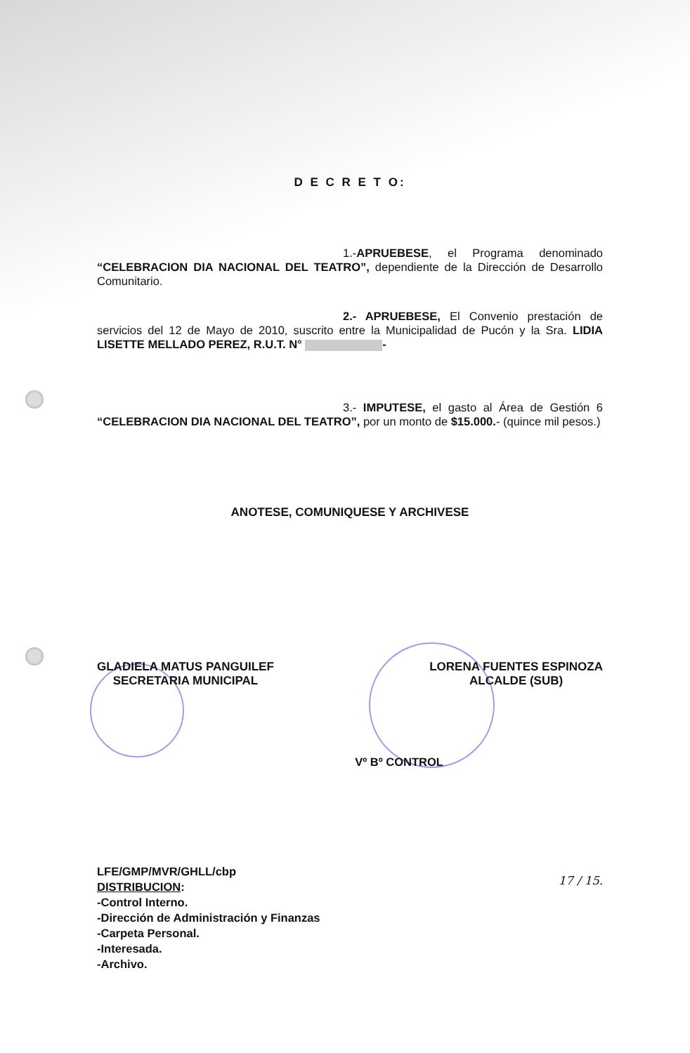D E C R E T O:
1.-APRUEBESE, el Programa denominado “CELEBRACION DIA NACIONAL DEL TEATRO”, dependiente de la Dirección de Desarrollo Comunitario.
2.- APRUEBESE, El Convenio prestación de servicios del 12 de Mayo de 2010, suscrito entre la Municipalidad de Pucón y la Sra. LIDIA LISETTE MELLADO PEREZ, R.U.T. N° -
3.- IMPUTESE, el gasto al Área de Gestión 6 “CELEBRACION DIA NACIONAL DEL TEATRO”, por un monto de $15.000.- (quince mil pesos.)
ANOTESE, COMUNIQUESE Y ARCHIVESE
GLADIELA MATUS PANGUILEF
SECRETARIA MUNICIPAL
LORENA FUENTES ESPINOZA
ALCALDE (SUB)
Vº Bº CONTROL
17 / 15.
LFE/GMP/MVR/GHLL/cbp
DISTRIBUCION:
-Control Interno.
-Dirección de Administración y Finanzas
-Carpeta Personal.
-Interesada.
-Archivo.